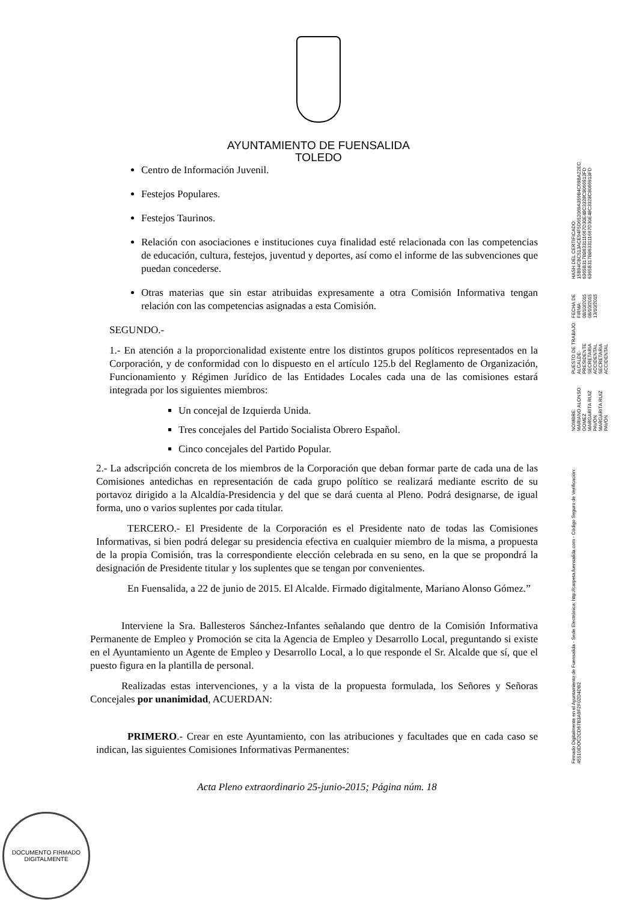AYUNTAMIENTO DE FUENSALIDA
TOLEDO
Centro de Información Juvenil.
Festejos Populares.
Festejos Taurinos.
Relación con asociaciones e instituciones cuya finalidad esté relacionada con las competencias de educación, cultura, festejos, juventud y deportes, así como el informe de las subvenciones que puedan concederse.
Otras materias que sin estar atribuidas expresamente a otra Comisión Informativa tengan relación con las competencias asignadas a esta Comisión.
SEGUNDO.-
1.- En atención a la proporcionalidad existente entre los distintos grupos políticos representados en la Corporación, y de conformidad con lo dispuesto en el artículo 125.b del Reglamento de Organización, Funcionamiento y Régimen Jurídico de las Entidades Locales cada una de las comisiones estará integrada por los siguientes miembros:
Un concejal de Izquierda Unida.
Tres concejales del Partido Socialista Obrero Español.
Cinco concejales del Partido Popular.
2.- La adscripción concreta de los miembros de la Corporación que deban formar parte de cada una de las Comisiones antedichas en representación de cada grupo político se realizará mediante escrito de su portavoz dirigido a la Alcaldía-Presidencia y del que se dará cuenta al Pleno. Podrá designarse, de igual forma, uno o varios suplentes por cada titular.
TERCERO.- El Presidente de la Corporación es el Presidente nato de todas las Comisiones Informativas, si bien podrá delegar su presidencia efectiva en cualquier miembro de la misma, a propuesta de la propia Comisión, tras la correspondiente elección celebrada en su seno, en la que se propondrá la designación de Presidente titular y los suplentes que se tengan por convenientes.
En Fuensalida, a 22 de junio de 2015. El Alcalde. Firmado digitalmente, Mariano Alonso Gómez.”
Interviene la Sra. Ballesteros Sánchez-Infantes señalando que dentro de la Comisión Informativa Permanente de Empleo y Promoción se cita la Agencia de Empleo y Desarrollo Local, preguntando si existe en el Ayuntamiento un Agente de Empleo y Desarrollo Local, a lo que responde el Sr. Alcalde que sí, que el puesto figura en la plantilla de personal.
Realizadas estas intervenciones, y a la vista de la propuesta formulada, los Señores y Señoras Concejales por unanimidad, ACUERDAN:
PRIMERO.- Crear en este Ayuntamiento, con las atribuciones y facultades que en cada caso se indican, las siguientes Comisiones Informativas Permanentes:
Acta Pleno extraordinario 25-junio-2015; Página núm. 18
Firmado Digitalmente en el Ayuntamiento de Fuensalida - Sede Electrónica: http://carpeta.fuensalida.com - Código Seguro de Verificación: 45510IDOC2CD67B3A9F2F02D4DB2
NOMBRE:
MARIANO ALONSO GOMEZ
MARGARITA RUIZ PAVÓN
MARGARITA RUIZ PAVÓN
PUESTO DE TRABAJO:
ALCALDE-PRESIDENTE
SECRETARIA ACCIDENTAL
SECRETARIA ACCIDENTAL
FECHA DE FIRMA:
08/10/2015
08/10/2015
13/10/2015
HASH DEL CERTIFICADO:
15B94CBC513ACE94F5D652069A359B4C69BA22EC
6365B317B8633111667D30E48C3328C8066913FD
6365B317B8633111667D30E48C3328C8066913FD
DOCUMENTO FIRMADO DIGITALMENTE